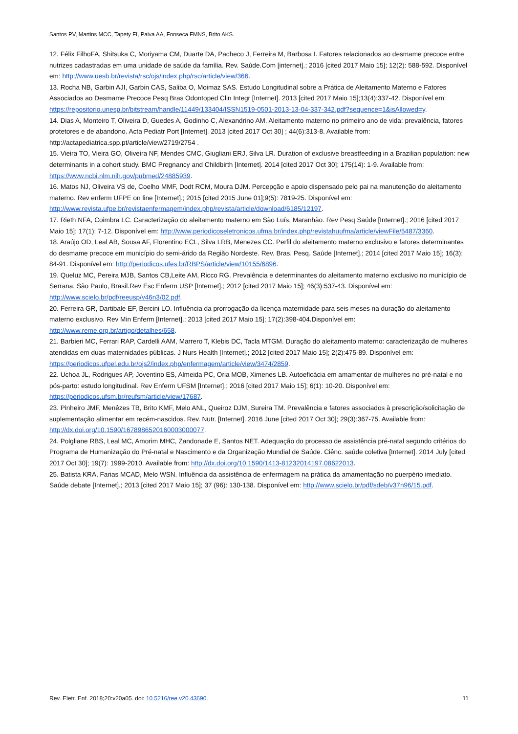Santos PV, Martins MCC, Tapety FI, Paiva AA, Fonseca FMNS, Brito AKS.
12. Félix FilhoFA, Shitsuka C, Moriyama CM, Duarte DA, Pacheco J, Ferreira M, Barbosa I. Fatores relacionados ao desmame precoce entre nutrizes cadastradas em uma unidade de saúde da família. Rev. Saúde.Com [internet].; 2016 [cited 2017 Maio 15]; 12(2): 588-592. Disponível em: http://www.uesb.br/revista/rsc/ojs/index.php/rsc/article/view/366.
13. Rocha NB, Garbin AJI, Garbin CAS, Saliba O, Moimaz SAS. Estudo Longitudinal sobre a Prática de Aleitamento Materno e Fatores Associados ao Desmame Precoce Pesq Bras Odontoped Clin Integr [Internet]. 2013 [cited 2017 Maio 15];13(4):337-42. Disponível em: https://repositorio.unesp.br/bitstream/handle/11449/133404/ISSN1519-0501-2013-13-04-337-342.pdf?sequence=1&isAllowed=y.
14. Dias A, Monteiro T, Oliveira D, Guedes A, Godinho C, Alexandrino AM. Aleitamento materno no primeiro ano de vida: prevalência, fatores protetores e de abandono. Acta Pediatr Port [Internet]. 2013 [cited 2017 Oct 30] ; 44(6):313-8. Available from: http://actapediatrica.spp.pt/article/view/2719/2754 .
15. Vieira TO, Vieira GO, Oliveira NF, Mendes CMC, Giugliani ERJ, Silva LR. Duration of exclusive breastfeeding in a Brazilian population: new determinants in a cohort study. BMC Pregnancy and Childbirth [Internet]. 2014 [cited 2017 Oct 30]; 175(14): 1-9. Available from: https://www.ncbi.nlm.nih.gov/pubmed/24885939.
16. Matos NJ, Oliveira VS de, Coelho MMF, Dodt RCM, Moura DJM. Percepção e apoio dispensado pelo pai na manutenção do aleitamento materno. Rev enferm UFPE on line [Internet].; 2015 [cited 2015 June 01];9(5): 7819-25. Disponível em: http://www.revista.ufpe.br/revistaenfermagem/index.php/revista/article/download/6185/12197.
17. Rieth NFA, Coimbra LC. Caracterização do aleitamento materno em São Luís, Maranhão. Rev Pesq Saúde [Internet].; 2016 [cited 2017 Maio 15]; 17(1): 7-12. Disponível em: http://www.periodicoseletronicos.ufma.br/index.php/revistahuufma/article/viewFile/5487/3360.
18. Araújo OD, Leal AB, Sousa AF, Florentino ECL, Silva LRB, Menezes CC. Perfil do aleitamento materno exclusivo e fatores determinantes do desmame precoce em município do semi-árido da Região Nordeste. Rev. Bras. Pesq. Saúde [Internet].; 2014 [cited 2017 Maio 15]; 16(3): 84-91. Disponível em: http://periodicos.ufes.br/RBPS/article/view/10155/6896.
19. Queluz MC, Pereira MJB, Santos CB,Leite AM, Ricco RG. Prevalência e determinantes do aleitamento materno exclusivo no município de Serrana, São Paulo, Brasil.Rev Esc Enferm USP [Internet].; 2012 [cited 2017 Maio 15]; 46(3):537-43. Disponível em: http://www.scielo.br/pdf/reeusp/v46n3/02.pdf.
20. Ferreira GR, Dartibale EF, Bercini LO. Influência da prorrogação da licença maternidade para seis meses na duração do aleitamento materno exclusivo. Rev Min Enferm [Internet].; 2013 [cited 2017 Maio 15]; 17(2):398-404.Disponível em: http://www.reme.org.br/artigo/detalhes/658.
21. Barbieri MC, Ferrari RAP, Cardelli AAM, Marrero T, Klebis DC, Tacla MTGM. Duração do aleitamento materno: caracterização de mulheres atendidas em duas maternidades públicas. J Nurs Health [Internet].; 2012 [cited 2017 Maio 15]; 2(2):475-89. Disponível em: https://periodicos.ufpel.edu.br/ojs2/index.php/enfermagem/article/view/3474/2859.
22. Uchoa JL, Rodrigues AP, Joventino ES, Almeida PC, Oria MOB, Ximenes LB. Autoeficácia em amamentar de mulheres no pré-natal e no pós-parto: estudo longitudinal. Rev Enferm UFSM [Internet].; 2016 [cited 2017 Maio 15]; 6(1): 10-20. Disponível em: https://periodicos.ufsm.br/reufsm/article/view/17687.
23. Pinheiro JMF, Menêzes TB, Brito KMF, Melo ANL, Queiroz DJM, Sureira TM. Prevalência e fatores associados à prescrição/solicitação de suplementação alimentar em recém-nascidos. Rev. Nutr. [Internet]. 2016 June [cited 2017 Oct 30]; 29(3):367-75. Available from: http://dx.doi.org/10.1590/1678986520160003000077.
24. Polgliane RBS, Leal MC, Amorim MHC, Zandonade E, Santos NET. Adequação do processo de assistência pré-natal segundo critérios do Programa de Humanização do Pré-natal e Nascimento e da Organização Mundial de Saúde. Ciênc. saúde coletiva [Internet]. 2014 July [cited 2017 Oct 30]; 19(7): 1999-2010. Available from: http://dx.doi.org/10.1590/1413-81232014197.08622013.
25. Batista KRA, Farias MCAD, Melo WSN. Influência da assistência de enfermagem na prática da amamentação no puerpério imediato. Saúde debate [Internet].; 2013 [cited 2017 Maio 15]; 37 (96): 130-138. Disponível em: http://www.scielo.br/pdf/sdeb/v37n96/15.pdf.
Rev. Eletr. Enf. 2018;20:v20a05. doi: 10.5216/ree.v20.43690. 11